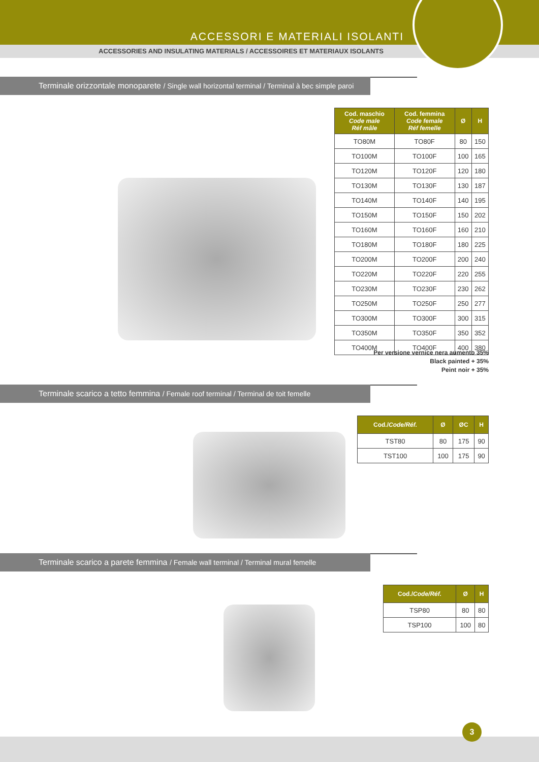ACCESSORI E MATERIALI ISOLANTI
ACCESSORIES AND INSULATING MATERIALS / ACCESSOIRES ET MATERIAUX ISOLANTS
Terminale orizzontale monoparete / Single wall horizontal terminal / Terminal à bec simple paroi
| Cod. maschio Code male Réf mâle | Cod. femmina Code female Réf femelle | Ø | H |
| --- | --- | --- | --- |
| TO80M | TO80F | 80 | 150 |
| TO100M | TO100F | 100 | 165 |
| TO120M | TO120F | 120 | 180 |
| TO130M | TO130F | 130 | 187 |
| TO140M | TO140F | 140 | 195 |
| TO150M | TO150F | 150 | 202 |
| TO160M | TO160F | 160 | 210 |
| TO180M | TO180F | 180 | 225 |
| TO200M | TO200F | 200 | 240 |
| TO220M | TO220F | 220 | 255 |
| TO230M | TO230F | 230 | 262 |
| TO250M | TO250F | 250 | 277 |
| TO300M | TO300F | 300 | 315 |
| TO350M | TO350F | 350 | 352 |
| TO400M | TO400F | 400 | 380 |
Per versione vernice nera aumento 35%
Black painted + 35%
Peint noir + 35%
Terminale scarico a tetto femmina / Female roof terminal / Terminal de toit femelle
| Cod./ Code/Réf. | Ø | ØC | H |
| --- | --- | --- | --- |
| TST80 | 80 | 175 | 90 |
| TST100 | 100 | 175 | 90 |
Terminale scarico a parete femmina / Female wall terminal / Terminal mural femelle
| Cod./ Code/Réf. | Ø | H |
| --- | --- | --- |
| TSP80 | 80 | 80 |
| TSP100 | 100 | 80 |
3